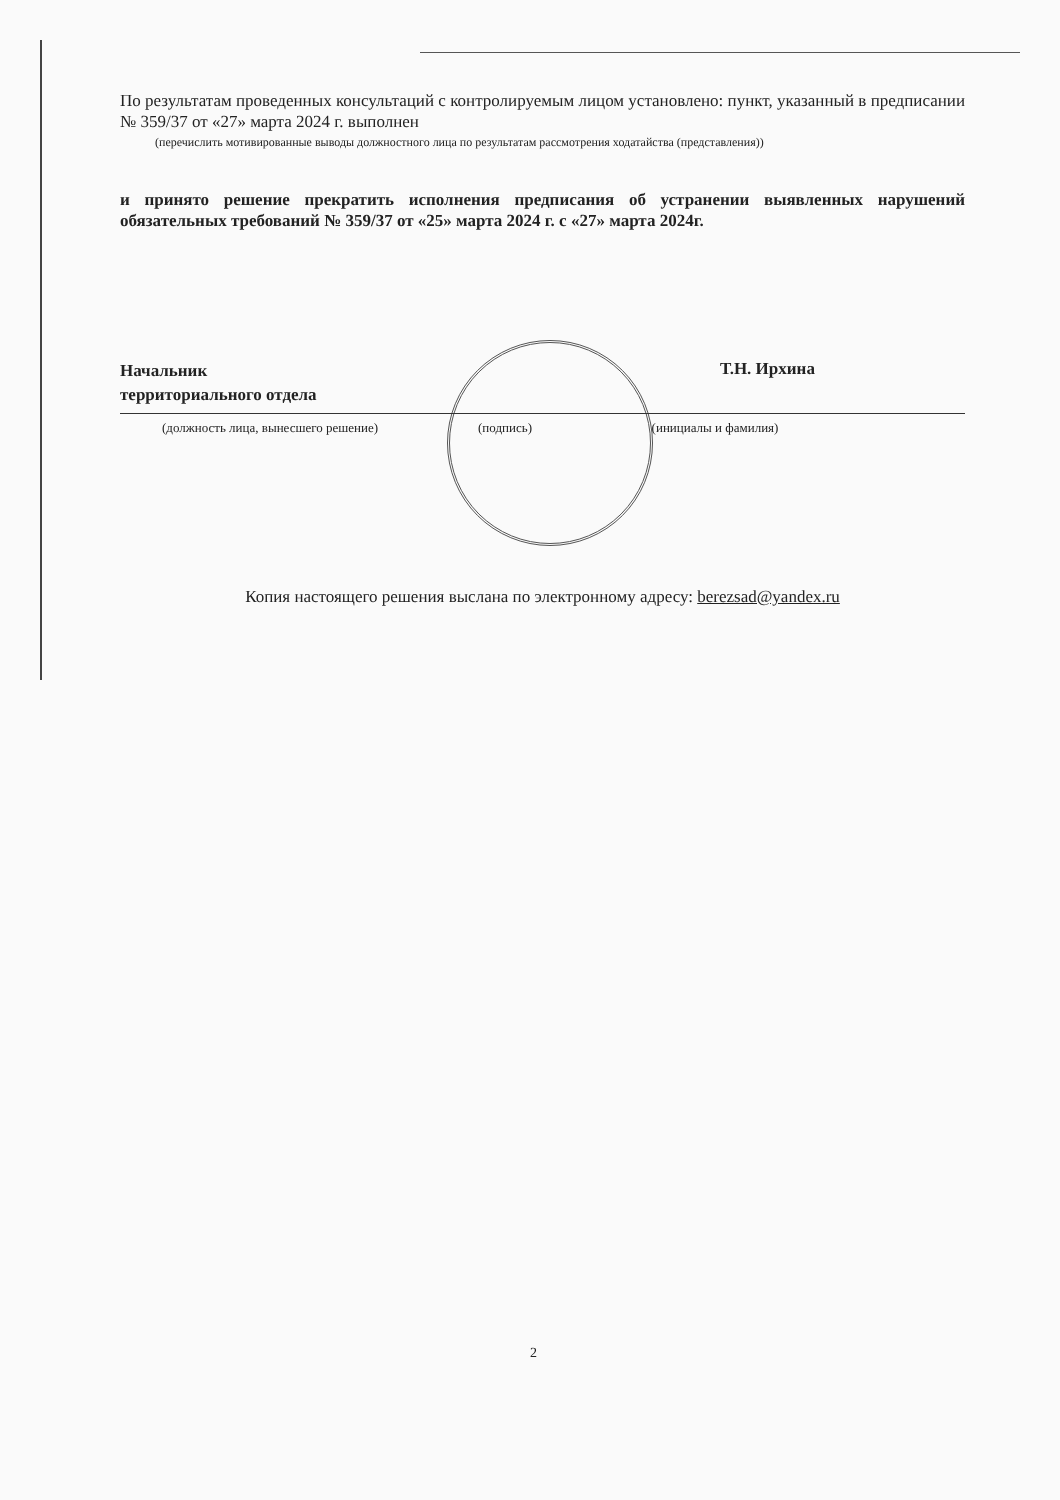По результатам проведенных консультаций с контролируемым лицом установлено: пункт, указанный в предписании № 359/37 от «27» марта 2024 г. выполнен
(перечислить мотивированные выводы должностного лица по результатам рассмотрения ходатайства (представления))
и принято решение прекратить исполнения предписания об устранении выявленных нарушений обязательных требований № 359/37 от «25» марта 2024 г. с «27» марта 2024г.
Начальник
территориального отдела
Т.Н. Ирхина
(должность лица, вынесшего решение) (подпись) (инициалы и фамилия)
Копия настоящего решения выслана по электронному адресу: berezsad@yandex.ru
2